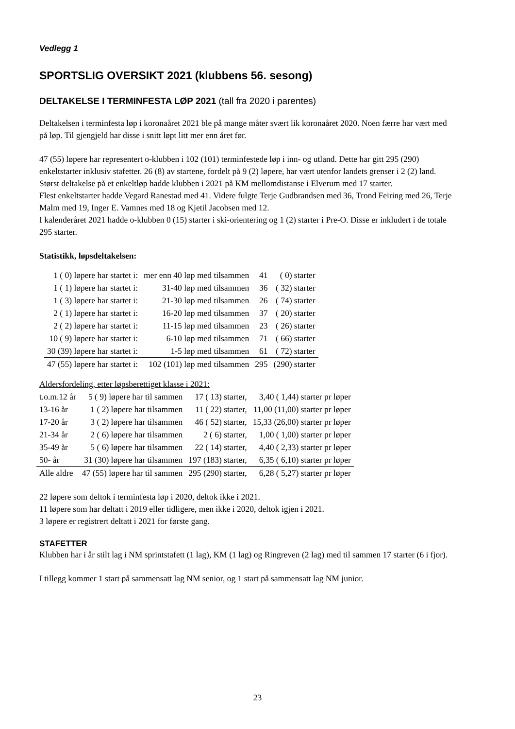Vedlegg 1
SPORTSLIG OVERSIKT 2021 (klubbens 56. sesong)
DELTAKELSE I TERMINFESTA LØP 2021 (tall fra 2020 i parentes)
Deltakelsen i terminfesta løp i koronaåret 2021 ble på mange måter svært lik koronaåret 2020. Noen færre har vært med på løp. Til gjengjeld har disse i snitt løpt litt mer enn året før.
47 (55) løpere har representert o-klubben i 102 (101) terminfestede løp i inn- og utland. Dette har gitt 295 (290) enkeltstarter inklusiv stafetter. 26 (8) av startene, fordelt på 9 (2) løpere, har vært utenfor landets grenser i 2 (2) land.
Størst deltakelse på et enkeltløp hadde klubben i 2021 på KM mellomdistanse i Elverum med 17 starter.
Flest enkeltstarter hadde Vegard Ranestad med 41. Videre fulgte Terje Gudbrandsen med 36, Trond Feiring med 26, Terje Malm med 19, Inger E. Vamnes med 18 og Kjetil Jacobsen med 12.
I kalenderåret 2021 hadde o-klubben 0 (15) starter i ski-orientering og 1 (2) starter i Pre-O. Disse er inkludert i de totale 295 starter.
Statistikk, løpsdeltakelsen:
| 1 ( 0) løpere har startet i: | mer enn 40 løp med tilsammen | 41 | ( 0) starter |
| 1 ( 1) løpere har startet i: | 31-40 løp med tilsammen | 36 | ( 32) starter |
| 1 ( 3) løpere har startet i: | 21-30 løp med tilsammen | 26 | ( 74) starter |
| 2 ( 1) løpere har startet i: | 16-20 løp med tilsammen | 37 | ( 20) starter |
| 2 ( 2) løpere har startet i: | 11-15 løp med tilsammen | 23 | ( 26) starter |
| 10 ( 9) løpere har startet i: | 6-10 løp med tilsammen | 71 | ( 66) starter |
| 30 (39) løpere har startet i: | 1-5 løp med tilsammen | 61 | ( 72) starter |
| 47 (55) løpere har startet i: | 102 (101) løp med tilsammen | 295 | (290) starter |
Aldersfordeling, etter løpsberettiget klasse i 2021:
| t.o.m.12 år | 5 ( 9) løpere har til sammen | 17 ( 13) starter, | 3,40 ( 1,44) starter pr løper |
| 13-16 år | 1 ( 2) løpere har tilsammen | 11 ( 22) starter, | 11,00 (11,00) starter pr løper |
| 17-20 år | 3 ( 2) løpere har tilsammen | 46 ( 52) starter, | 15,33 (26,00) starter pr løper |
| 21-34 år | 2 ( 6) løpere har tilsammen | 2 ( 6) starter, | 1,00 ( 1,00) starter pr løper |
| 35-49 år | 5 ( 6) løpere har tilsammen | 22 ( 14) starter, | 4,40 ( 2,33) starter pr løper |
| 50- år | 31 (30) løpere har tilsammen | 197 (183) starter, | 6,35 ( 6,10) starter pr løper |
| Alle aldre | 47 (55) løpere har til sammen | 295 (290) starter, | 6,28 ( 5,27) starter pr løper |
22 løpere som deltok i terminfesta løp i 2020, deltok ikke i 2021.
11 løpere som har deltatt i 2019 eller tidligere, men ikke i 2020, deltok igjen i 2021.
3 løpere er registrert deltatt i 2021 for første gang.
STAFETTER
Klubben har i år stilt lag i NM sprintstafett (1 lag), KM (1 lag) og Ringreven (2 lag) med til sammen 17 starter (6 i fjor).
I tillegg kommer 1 start på sammensatt lag NM senior, og 1 start på sammensatt lag NM junior.
23